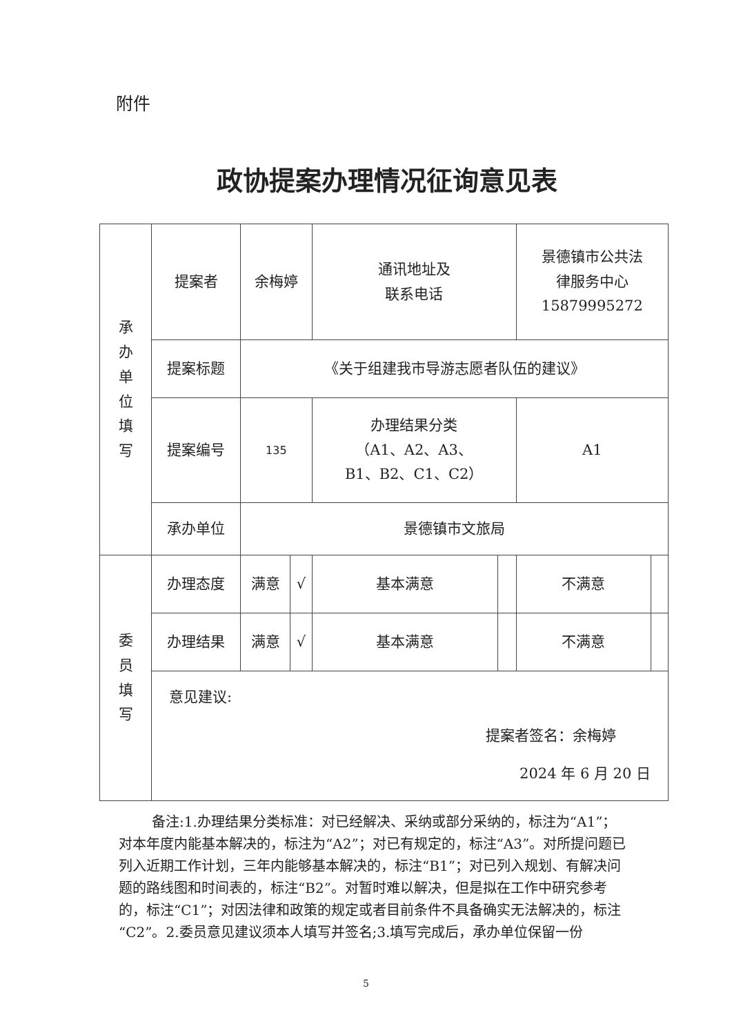附件
政协提案办理情况征询意见表
| 承 办 单 位 填 写 | 提案者 | 余梅婷 | | 通讯地址及 联系电话 | | 景德镇市公共法 律服务中心 15879995272 | |
| | 提案标题 | 《关于组建我市导游志愿者队伍的建议》 | | | | | |
| | 提案编号 | 135 | | 办理结果分类 （A1、A2、A3、 B1、B2、C1、C2） | | A1 | |
| | 承办单位 | 景德镇市文旅局 | | | | | |
| 委 员 填 写 | 办理态度 | 满意 | √ | 基本满意 | | 不满意 | |
| | 办理结果 | 满意 | √ | 基本满意 | | 不满意 | |
| | 意见建议: 提案者签名：余梅婷 2024 年 6 月 20 日 | | | | | | |
备注:1.办理结果分类标准：对已经解决、采纳或部分采纳的，标注为“A1”；对本年度内能基本解决的，标注为“A2”；对已有规定的，标注“A3”。对所提问题已列入近期工作计划，三年内能够基本解决的，标注“B1”；对已列入规划、有解决问题的路线图和时间表的，标注“B2”。对暂时难以解决，但是拟在工作中研究参考的，标注“C1”；对因法律和政策的规定或者目前条件不具备确实无法解决的，标注“C2”。2.委员意见建议须本人填写并签名;3.填写完成后，承办单位保留一份
5